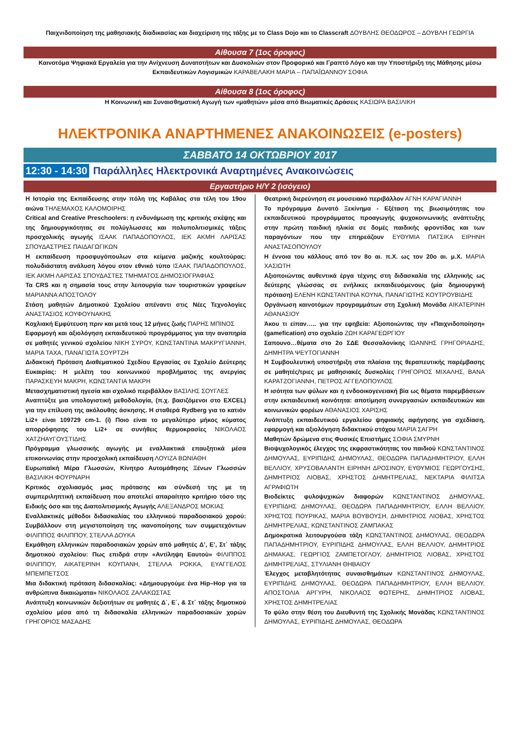Παιχνιδοποίηση της μαθησιακής διαδικασίας και διαχείριση της τάξης με το Class Dojo και το Classcraft ΔΟΥΒΛΗΣ ΘΕΟΔΩΡΟΣ – ΔΟΥΒΛΗ ΓΕΩΡΓΙΑ
Αίθουσα 7 (1ος όροφος)
Καινοτόμα Ψηφιακά Εργαλεία για την Ανίχνευση Δυνατοτήτων και Δυσκολιών στον Προφορικό και Γραπτό Λόγο και την Υποστήριξη της Μάθησης μέσω Εκπαιδευτικών Λογισμικών ΚΑΡΑΒΕΛΑΚΗ ΜΑΡΙΑ – ΠΑΠΑΪΩΑΝΝΟΥ ΣΟΦΙΑ
Αίθουσα 8 (1ος όροφος)
Η Κοινωνική και Συναισθηματική Αγωγή των «μαθητών» μέσα από Βιωματικές Δράσεις ΚΑΣΙΩΡΑ ΒΑΣΙΛΙΚΗ
ΗΛΕΚΤΡΟΝΙΚΑ ΑΝΑΡΤΗΜΕΝΕΣ ΑΝΑΚΟΙΝΩΣΕΙΣ (e-posters)
ΣΑΒΒΑΤΟ 14 ΟΚΤΩΒΡΙΟΥ 2017
12:30 - 14:30 Παράλληλες Ηλεκτρονικά Αναρτημένες Ανακοινώσεις
Εργαστήριο Η/Υ 2 (ισόγειο)
Η Ιστορία της Εκπαίδευσης στην πόλη της Καβάλας στα τέλη του 19ου αιώνα ΤΗΛΕΜΑΧΟΣ ΚΑΛΟΜΟΙΡΗΣ
Critical and Creative Preschoolers: η ενδυνάμωση της κριτικής σκέψης και της δημιουργικότητας σε πολύγλωσσες και πολυπολιτισμικές τάξεις προσχολικής αγωγής ΙΣΑΑΚ ΠΑΠΑΔΟΠΟΥΛΟΣ, ΙΕΚ ΑΚΜΗ ΛΑΡΙΣΑΣ ΣΠΟΥΔΑΣΤΡΙΕΣ ΠΑΙΔΑΓΩΓΙΚΩΝ
Η εκπαίδευση προσφυγόπουλων στα κείμενα μαζικής κουλτούρας: πολυδιάστατη ανάλυση λόγου στον εθνικό τύπο ΙΣΑΑΚ ΠΑΠΑΔΟΠΟΥΛΟΣ, ΙΕΚ ΑΚΜΗ ΛΑΡΙΣΑΣ ΣΠΟΥΔΑΣΤΕΣ ΤΜΗΜΑΤΟΣ ΔΗΜΟΣΙΟΓΡΑΦΙΑΣ
Τα CRS και η σημασία τους στην λειτουργία των τουριστικών γραφείων ΜΑΡΙΑΝΝΑ ΑΠΟΣΤΟΛΟΥ
Στάση μαθητών Δημοτικού Σχολείου απέναντι στις Νέες Τεχνολογίες ΑΝΑΣΤΑΣΙΟΣ ΚΟΥΦΟΥΝΑΚΗΣ
Κοχλιακή Εμφύτευση πριν και μετά τους 12 μήνες ζωής ΠΑΡΗΣ ΜΠΙΝΟΣ
Εφαρμογή και αξιολόγηση εκπαιδευτικού προγράμματος για την αναπηρία σε μαθητές γενικού σχολείου ΝΙΚΗ ΣΥΡΟΥ, ΚΩΝΣΤΑΝΤΙΝΑ ΜΑΚΡΥΓΙΑΝΝΗ, ΜΑΡΙΑ ΤΑΧΑ, ΠΑΝΑΓΙΩΤΑ ΣΟΥΡΤΖΗ
Διδακτική Πρόταση Διαθεματικού Σχεδίου Εργασίας σε Σχολείο Δεύτερης Ευκαιρίας: Η μελέτη του κοινωνικού προβλήματος της ανεργίας ΠΑΡΑΣΚΕΥΗ ΜΑΚΡΗ, ΚΩΝΣΤΑΝΤΙΑ ΜΑΚΡΗ
Μετασχηματιστική ηγεσία και σχολικό περιβάλλον ΒΑΣΙΛΗΣ ΣΟΥΓΛΕΣ
Αναπτύξτε μια υπολογιστική μεθοδολογία, (π.χ. βασιζόμενοι στο EXCEL) για την επίλυση της ακόλουθης άσκησης. Η σταθερά Rydberg για το κατιόν Li2+ είναι 109729 cm-1. (i) Ποιο είναι το μεγαλύτερο μήκος κύματος απορρόφησης του Li2+ σε συνήθεις θερμοκρασίες ΝΙΚΟΛΑΟΣ ΧΑΤΖΗΑΥΓΟΥΣΤΙΔΗΣ
Πρόγραμμα γλωσσικής αγωγής με εναλλακτικά επαυξητικά μέσα επικοινωνίας στην προσχολική εκπαίδευση ΛΟΥΙΖΑ ΒΩΝΙΑΘΗ
Ευρωπαϊκή Μέρα Γλωσσών, Κίνητρο Αυτομάθησης Ξένων Γλωσσών ΒΑΣΙΛΙΚΗ ΦΟΥΡΝΑΡΗ
Κριτικός σχολιασμός μιας πρότασης και σύνδεσή της με τη συμπεριληπτική εκπαίδευση που αποτελεί απαραίτητο κριτήριο τόσο της Ειδικής όσο και της Διαπολιτισμικής Αγωγής ΑΛΕΞΑΝΔΡΟΣ ΜΟΚΙΑΣ
Εναλλακτικές μέθοδοι διδασκαλίας του ελληνικού παραδοσιακού χορού: Συμβάλλουν στη μεγιστοποίηση της ικανοποίησης των συμμετεχόντων ΦΙΛΙΠΠΟΣ ΦΙΛΙΠΠΟΥ, ΣΤΕΛΛΑ ΔΟΥΚΑ
Εκμάθηση ελληνικών παραδοσιακών χορών από μαθητές Δ’, Ε’, Στ΄ τάξης δημοτικού σχολείου: Πως επιδρά στην «Αντίληψη Εαυτού» ΦΙΛΙΠΠΟΣ ΦΙΛΙΠΠΟΥ, ΑΙΚΑΤΕΡΙΝΗ ΚΟΥΠΑΝΗ, ΣΤΕΛΛΑ ΡΟΚΚΑ, ΕΥΑΓΓΕΛΟΣ ΜΠΕΜΠΕΤΣΟΣ
Μια διδακτική πρόταση διδασκαλίας: «Δημιουργούμε ένα Hip–Hop για τα ανθρώπινα δικαιώματα» ΝΙΚΟΛΑΟΣ ΖΑΛΑΚΩΣΤΑΣ
Ανάπτυξη κοινωνικών δεξιοτήτων σε μαθητές Δ΄, Ε΄, & Στ΄ τάξης δημοτικού σχολείου μέσα από τη διδασκαλία ελληνικών παραδοσιακών χορών ΓΡΗΓΟΡΙΟΣ ΜΑΣΑΔΗΣ
Θεατρική διερεύνηση σε μουσειακό περιβάλλον ΑΓΝΗ ΚΑΡΑΓΙΑΝΝΗ
Το πρόγραμμα Δυνατό Ξεκίνημα - Εξέταση της βιωσιμότητας του εκπαιδευτικού προγράμματος προαγωγής ψυχοκοινωνικής ανάπτυξης στην πρώτη παιδική ηλικία σε δομές παιδικής φροντίδας και των παραγόντων που την επηρεάζουν ΕΥΘΥΜΙΑ ΠΑΤΣΙΚΑ ΕΙΡΗΝΗ ΑΝΑΣΤΑΣΟΠΟΥΛΟΥ
Η έννοια του κάλλους από τον 8ο αι. π.Χ. ως τον 20ο αι. μ.Χ. ΜΑΡΙΑ ΧΑΣΙΩΤΗ
Αξιοποιώντας αυθεντικά έργα τέχνης στη διδασκαλία της ελληνικής ως δεύτερης γλώσσας σε ενήλικες εκπαιδευόμενους (μία δημιουργική πρόταση) ΕΛΕΝΗ ΚΩΝΣΤΑΝΤΙΝΑ ΚΟΥΝΑ, ΠΑΝΑΓΙΩΤΗΣ ΚΟΥΤΡΟΥΒΙΔΗΣ
Οργάνωση καινοτόμων προγραμμάτων στη Σχολική Μονάδα ΑΙΚΑΤΕΡΙΝΗ ΑΘΑΝΑΣΙΟΥ
Άκου τι είπαν….. για την εφηβεία: Αξιοποιώντας την «Παιχνιδοποίηση» (gamefication) στο σχολείο ΖΩΗ ΚΑΡΑΓΕΩΡΓΙΟΥ
Σαπουνο…θέματα στο 2ο ΣΔΕ Θεσσαλονίκης ΙΩΑΝΝΗΣ ΓΡΗΓΟΡΙΑΔΗΣ, ΔΗΜΗΤΡΑ ΨΕΥΤΟΓΙΑΝΝΗ
Η Συμβουλευτική υποστήριξη στα πλαίσια της θεραπευτικής παρέμβασης σε μαθητές/τριες με μαθησιακές δυσκολίες ΓΡΗΓΟΡΙΟΣ ΜΙΧΑΛΗΣ, ΒΑΝΑ ΚΑΡΑΤΖΟΓΙΑΝΝΗ, ΠΕΤΡΟΣ ΑΓΓΕΛΟΠΟΥΛΟΣ
Η ισότητα των φύλων και η ενδοοικογενειακή βία ως θέματα παρεμβάσεων στην εκπαιδευτική κοινότητα: αποτίμηση συνεργασιών εκπαιδευτικών και κοινωνικών φορέων ΑΘΑΝΑΣΙΟΣ ΧΑΡΙΣΗΣ
Ανάπτυξη εκπαιδευτικού εργαλείου ψηφιακής αφήγησης για σχεδίαση, εφαρμογή και αξιολόγηση διδακτικού στόχου ΜΑΡΙΑ ΣΑΓΡΗ
Μαθητών δρώμενα στις Φυσικές Επιστήμες ΣΟΦΙΑ ΣΜΥΡΝΗ
Βιοψυχολογικός έλεγχος της εκφραστικότητας του παιδιού ΚΩΝΣΤΑΝΤΙΝΟΣ ΔΗΜΟΥΛΑΣ, ΕΥΡΙΠΙΔΗΣ ΔΗΜΟΥΛΑΣ, ΘΕΟΔΩΡΑ ΠΑΠΑΔΗΜΗΤΡΙΟΥ, ΕΛΛΗ ΒΕΛΛΙΟΥ, ΧΡΥΣΟΒΑΛΑΝΤΗ ΕΙΡΗΝΗ ΔΡΟΣΙΝΟΥ, ΕΥΘΥΜΙΟΣ ΓΕΩΡΓΟΥΣΗΣ, ΔΗΜΗΤΡΙΟΣ ΛΙΟΒΑΣ, ΧΡΗΣΤΟΣ ΔΗΜΗΤΡΕΛΙΑΣ, ΝΕΚΤΑΡΙΑ ΦΙΛΙΤΣΑ ΑΓΡΑΦΙΩΤΗ
Βιοδείκτες φυλοψυχικών διαφορών ΚΩΝΣΤΑΝΤΙΝΟΣ ΔΗΜΟΥΛΑΣ, ΕΥΡΙΠΙΔΗΣ ΔΗΜΟΥΛΑΣ, ΘΕΟΔΩΡΑ ΠΑΠΑΔΗΜΗΤΡΙΟΥ, ΕΛΛΗ ΒΕΛΛΙΟΥ, ΧΡΗΣΤΟΣ ΠΟΥΡΙΚΑΣ, ΜΑΡΙΑ ΒΟΥΒΟΥΣΗ, ΔΗΜΗΤΡΙΟΣ ΛΙΟΒΑΣ, ΧΡΗΣΤΟΣ ΔΗΜΗΤΡΕΛΙΑΣ, ΚΩΝΣΤΑΝΤΙΝΟΣ ΖΑΜΠΑΚΑΣ
Δημοκρατικά λειτουργούσα τάξη ΚΩΝΣΤΑΝΤΙΝΟΣ ΔΗΜΟΥΛΑΣ, ΘΕΟΔΩΡΑ ΠΑΠΑΔΗΜΗΤΡΙΟΥ, ΕΥΡΙΠΙΔΗΣ ΔΗΜΟΥΛΑΣ, ΕΛΛΗ ΒΕΛΛΙΟΥ, ΔΗΜΗΤΡΙΟΣ ΔΗΜΑΚΑΣ, ΓΕΩΡΓΙΟΣ ΖΑΜΠΕΤΟΓΛΟΥ, ΔΗΜΗΤΡΙΟΣ ΛΙΟΒΑΣ, ΧΡΗΣΤΟΣ ΔΗΜΗΤΡΕΛΙΑΣ, ΣΤΥΛΙΑΝΗ ΘΗΒΑΙΟΥ
Έλεγχος μεταβλητότητας συναισθημάτων ΚΩΝΣΤΑΝΤΙΝΟΣ ΔΗΜΟΥΛΑΣ, ΕΥΡΙΠΙΔΗΣ ΔΗΜΟΥΛΑΣ, ΘΕΟΔΩΡΑ ΠΑΠΑΔΗΜΗΤΡΙΟΥ, ΕΛΛΗ ΒΕΛΛΙΟΥ, ΑΠΟΣΤΟΛΙΑ ΑΡΓΥΡΗ, ΝΙΚΟΛΑΟΣ ΦΩΤΕΡΗΣ, ΔΗΜΗΤΡΙΟΣ ΛΙΟΒΑΣ, ΧΡΗΣΤΟΣ ΔΗΜΗΤΡΕΛΙΑΣ
Το φύλο στην θέση του Διευθυντή της Σχολικής Μονάδας ΚΩΝΣΤΑΝΤΙΝΟΣ ΔΗΜΟΥΛΑΣ, ΕΥΡΙΠΙΔΗΣ ΔΗΜΟΥΛΑΣ, ΘΕΟΔΩΡΑ